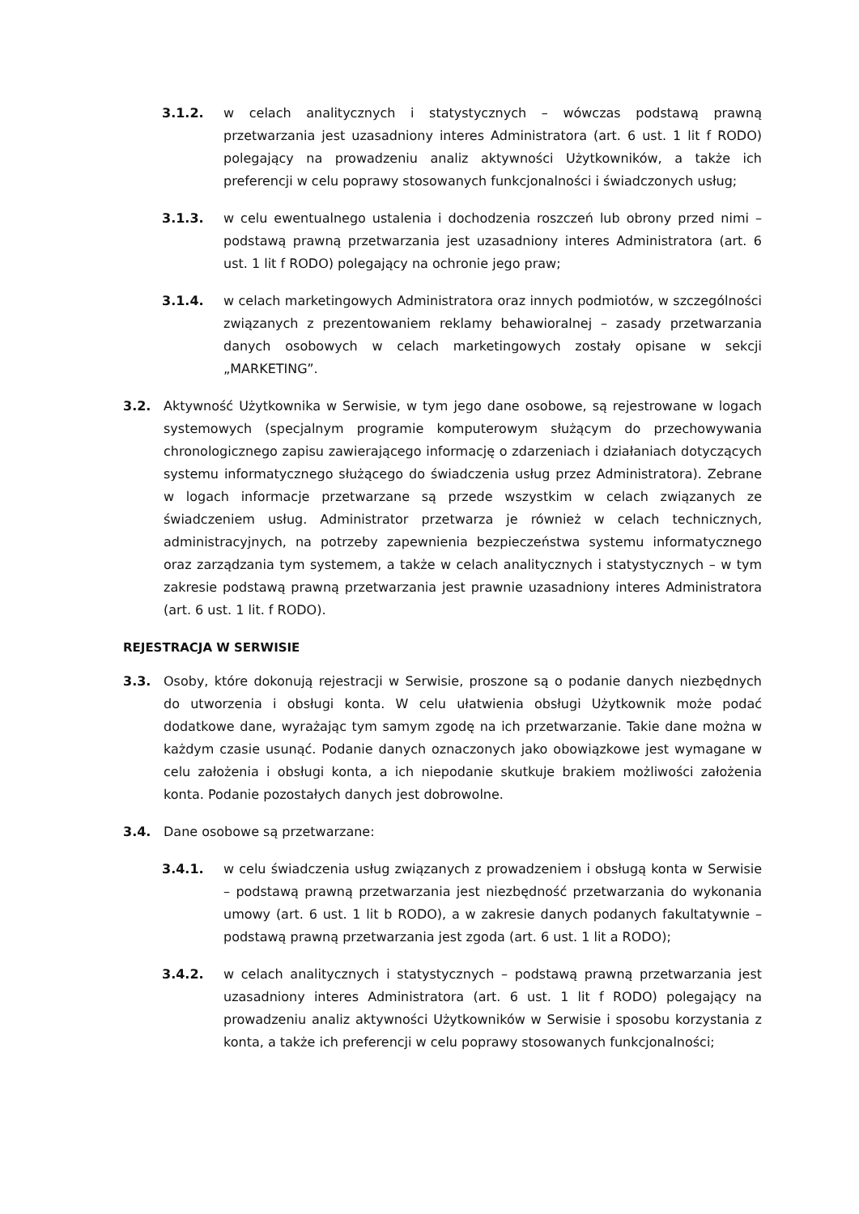3.1.2. w celach analitycznych i statystycznych – wówczas podstawą prawną przetwarzania jest uzasadniony interes Administratora (art. 6 ust. 1 lit f RODO) polegający na prowadzeniu analiz aktywności Użytkowników, a także ich preferencji w celu poprawy stosowanych funkcjonalności i świadczonych usług;
3.1.3. w celu ewentualnego ustalenia i dochodzenia roszczeń lub obrony przed nimi – podstawą prawną przetwarzania jest uzasadniony interes Administratora (art. 6 ust. 1 lit f RODO) polegający na ochronie jego praw;
3.1.4. w celach marketingowych Administratora oraz innych podmiotów, w szczególności związanych z prezentowaniem reklamy behawioralnej – zasady przetwarzania danych osobowych w celach marketingowych zostały opisane w sekcji „MARKETING”.
3.2. Aktywność Użytkownika w Serwisie, w tym jego dane osobowe, są rejestrowane w logach systemowych (specjalnym programie komputerowym służącym do przechowywania chronologicznego zapisu zawierającego informację o zdarzeniach i działaniach dotyczących systemu informatycznego służącego do świadczenia usług przez Administratora). Zebrane w logach informacje przetwarzane są przede wszystkim w celach związanych ze świadczeniem usług. Administrator przetwarza je również w celach technicznych, administracyjnych, na potrzeby zapewnienia bezpieczeństwa systemu informatycznego oraz zarządzania tym systemem, a także w celach analitycznych i statystycznych – w tym zakresie podstawą prawną przetwarzania jest prawnie uzasadniony interes Administratora (art. 6 ust. 1 lit. f RODO).
REJESTRACJA W SERWISIE
3.3. Osoby, które dokonują rejestracji w Serwisie, proszone są o podanie danych niezbędnych do utworzenia i obsługi konta. W celu ułatwienia obsługi Użytkownik może podać dodatkowe dane, wyrażając tym samym zgodę na ich przetwarzanie. Takie dane można w każdym czasie usunąć. Podanie danych oznaczonych jako obowiązkowe jest wymagane w celu założenia i obsługi konta, a ich niepodanie skutkuje brakiem możliwości założenia konta. Podanie pozostałych danych jest dobrowolne.
3.4. Dane osobowe są przetwarzane:
3.4.1. w celu świadczenia usług związanych z prowadzeniem i obsługą konta w Serwisie – podstawą prawną przetwarzania jest niezbędność przetwarzania do wykonania umowy (art. 6 ust. 1 lit b RODO), a w zakresie danych podanych fakultatywnie – podstawą prawną przetwarzania jest zgoda (art. 6 ust. 1 lit a RODO);
3.4.2. w celach analitycznych i statystycznych – podstawą prawną przetwarzania jest uzasadniony interes Administratora (art. 6 ust. 1 lit f RODO) polegający na prowadzeniu analiz aktywności Użytkowników w Serwisie i sposobu korzystania z konta, a także ich preferencji w celu poprawy stosowanych funkcjonalności;